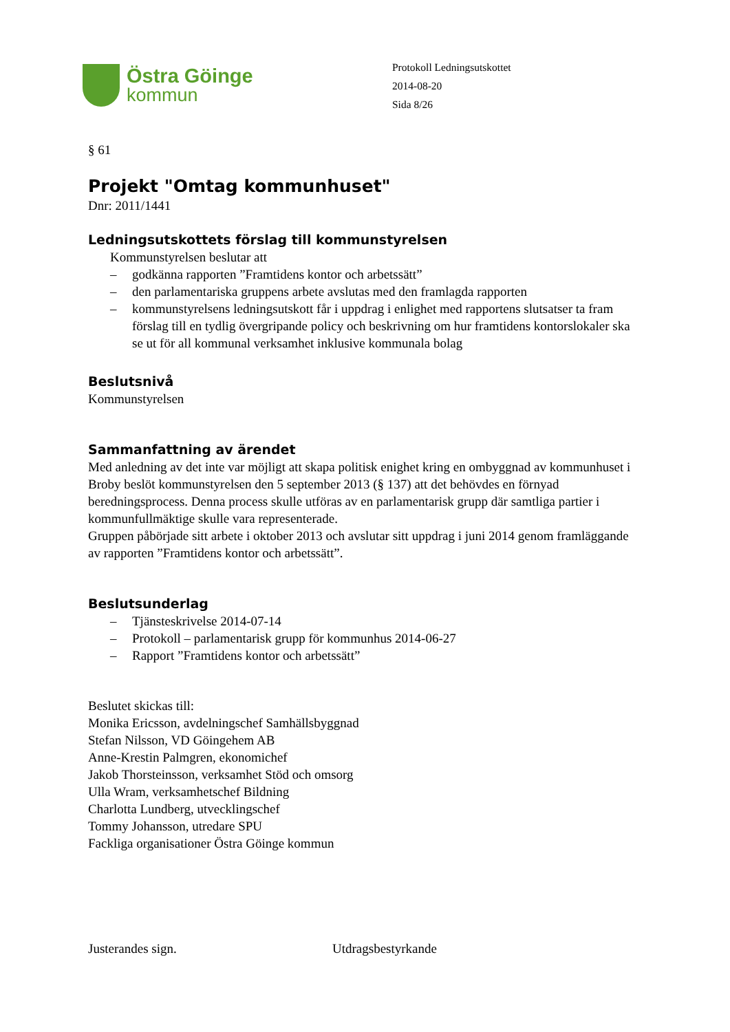Östra Göinge
kommun
Protokoll Ledningsutskottet
2014-08-20
Sida 8/26
§ 61
Projekt "Omtag kommunhuset"
Dnr: 2011/1441
Ledningsutskottets förslag till kommunstyrelsen
Kommunstyrelsen beslutar att
– godkänna rapporten ”Framtidens kontor och arbetssätt”
– den parlamentariska gruppens arbete avslutas med den framlagda rapporten
– kommunstyrelsens ledningsutskott får i uppdrag i enlighet med rapportens slutsatser ta fram förslag till en tydlig övergripande policy och beskrivning om hur framtidens kontorslokaler ska se ut för all kommunal verksamhet inklusive kommunala bolag
Beslutsnivå
Kommunstyrelsen
Sammanfattning av ärendet
Med anledning av det inte var möjligt att skapa politisk enighet kring en ombyggnad av kommunhuset i Broby beslöt kommunstyrelsen den 5 september 2013 (§ 137) att det behövdes en förnyad beredningsprocess. Denna process skulle utföras av en parlamentarisk grupp där samtliga partier i kommunfullmäktige skulle vara representerade.
Gruppen påbörjade sitt arbete i oktober 2013 och avslutar sitt uppdrag i juni 2014 genom framläggande av rapporten ”Framtidens kontor och arbetssätt”.
Beslutsunderlag
– Tjänsteskrivelse 2014-07-14
– Protokoll – parlamentarisk grupp för kommunhus 2014-06-27
– Rapport ”Framtidens kontor och arbetssätt”
Beslutet skickas till:
Monika Ericsson, avdelningschef Samhällsbyggnad
Stefan Nilsson, VD Göingehem AB
Anne-Krestin Palmgren, ekonomichef
Jakob Thorsteinsson, verksamhet Stöd och omsorg
Ulla Wram, verksamhetschef Bildning
Charlotta Lundberg, utvecklingschef
Tommy Johansson, utredare SPU
Fackliga organisationer Östra Göinge kommun
Justerandes sign. Utdragsbestyrkande